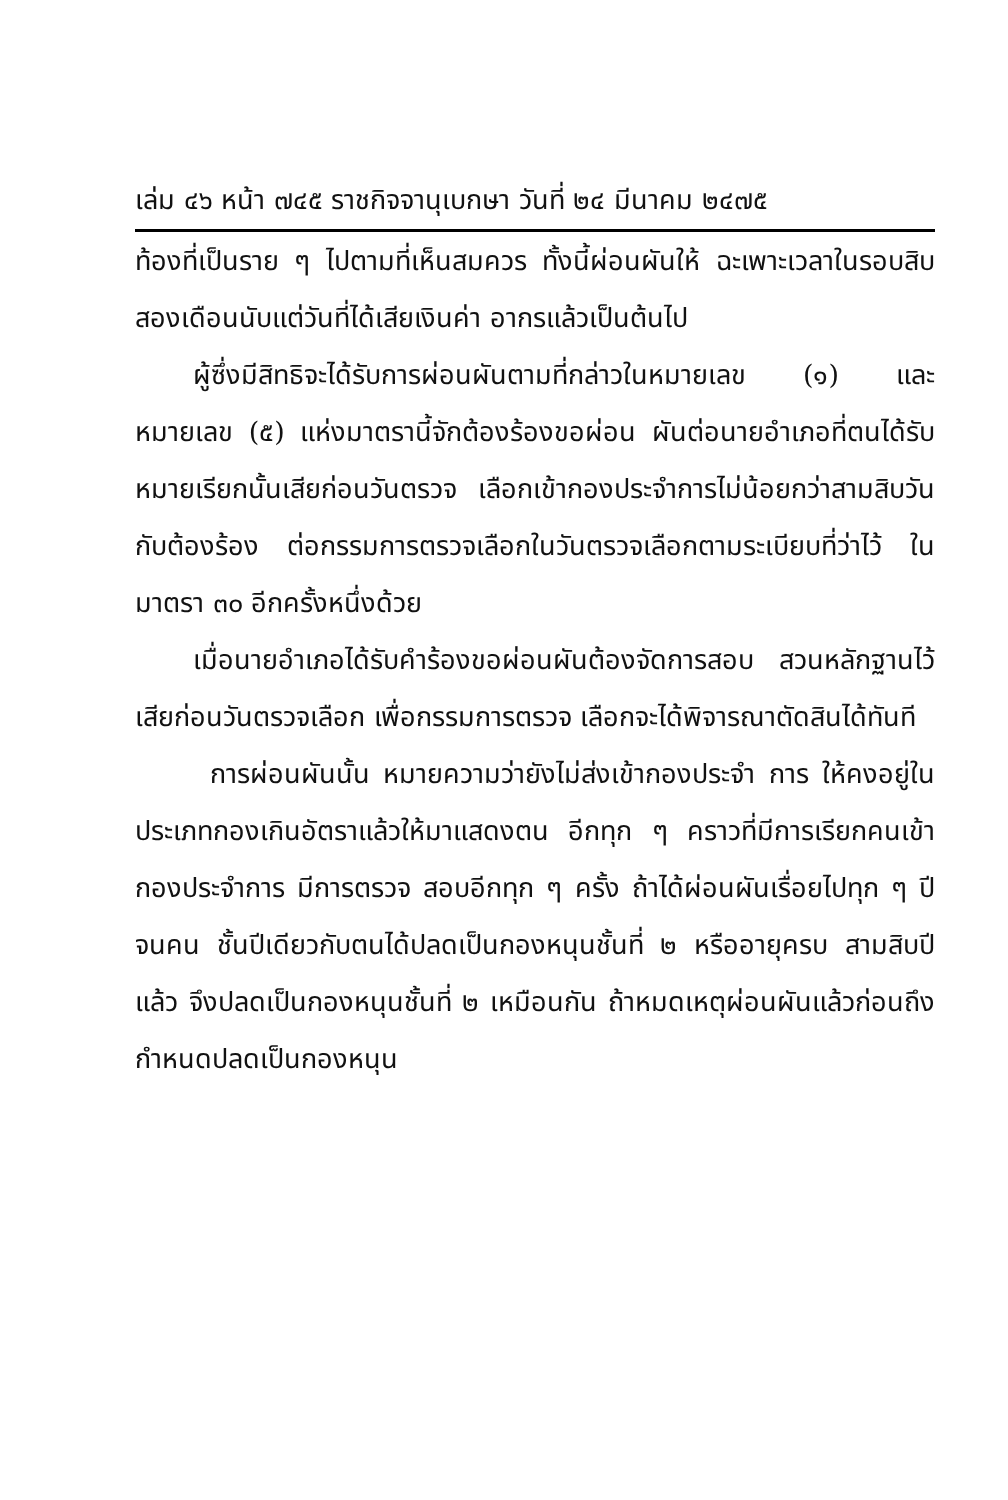เล่ม ๔๖ หน้า ๗๔๕ ราชกิจจานุเบกษา วันที่ ๒๔ มีนาคม ๒๔๗๕
ท้องที่เป็นราย ๆ ไปตามที่เห็นสมควร ทั้งนี้ผ่อนผันให้ ฉะเพาะเวลาในรอบสิบสองเดือนนับแต่วันที่ได้เสียเงินค่า อากรแล้วเป็นต้นไป
ผู้ซึ่งมีสิทธิจะได้รับการผ่อนผันตามที่กล่าวในหมายเลข (๑) และหมายเลข (๕) แห่งมาตรานี้จักต้องร้องขอผ่อน ผันต่อนายอำเภอที่ตนได้รับหมายเรียกนั้นเสียก่อนวันตรวจ เลือกเข้ากองประจำการไม่น้อยกว่าสามสิบวัน กับต้องร้อง ต่อกรรมการตรวจเลือกในวันตรวจเลือกตามระเบียบที่ว่าไว้ ในมาตรา ๓๐ อีกครั้งหนึ่งด้วย
เมื่อนายอำเภอได้รับคำร้องขอผ่อนผันต้องจัดการสอบ สวนหลักฐานไว้เสียก่อนวันตรวจเลือก เพื่อกรรมการตรวจ เลือกจะได้พิจารณาตัดสินได้ทันที
การผ่อนผันนั้น หมายความว่ายังไม่ส่งเข้ากองประจำ การ ให้คงอยู่ในประเภทกองเกินอัตราแล้วให้มาแสดงตน อีกทุก ๆ คราวที่มีการเรียกคนเข้ากองประจำการ มีการตรวจ สอบอีกทุก ๆ ครั้ง ถ้าได้ผ่อนผันเรื่อยไปทุก ๆ ปี จนคน ชั้นปีเดียวกับตนได้ปลดเป็นกองหนุนชั้นที่ ๒ หรืออายุครบ สามสิบปีแล้ว จึงปลดเป็นกองหนุนชั้นที่ ๒ เหมือนกัน ถ้าหมดเหตุผ่อนผันแล้วก่อนถึงกำหนดปลดเป็นกองหนุน